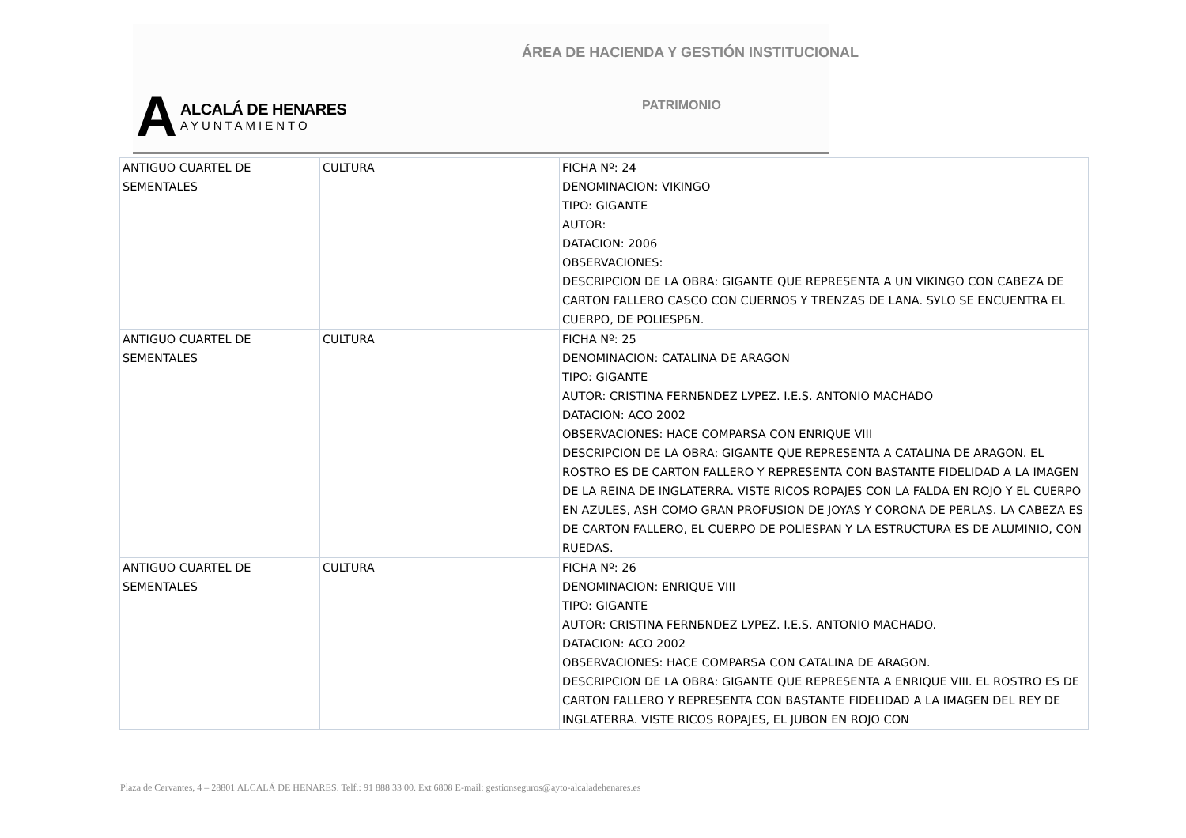ÁREA DE HACIENDA Y GESTIÓN INSTITUCIONAL
PATRIMONIO
A
ALCALÁ DE HENARES
AYUNTAMIENTO
| ANTIGUO CUARTEL DE SEMENTALES | CULTURA | FICHA Nº: 24 DENOMINACION: VIKINGO TIPO: GIGANTE AUTOR: DATACION: 2006 OBSERVACIONES: DESCRIPCION DE LA OBRA: GIGANTE QUE REPRESENTA A UN VIKINGO CON CABEZA DE CARTON FALLERO CASCO CON CUERNOS Y TRENZAS DE LANA. SУLO SE ENCUENTRA EL CUERPO, DE POLIESPБN. |
| ANTIGUO CUARTEL DE SEMENTALES | CULTURA | FICHA Nº: 25 DENOMINACION: CATALINA DE ARAGON TIPO: GIGANTE AUTOR: CRISTINA FERNБNDEZ LУPEZ. I.E.S. ANTONIO MACHADO DATACION: ACO 2002 OBSERVACIONES: HACE COMPARSA CON ENRIQUE VIII DESCRIPCION DE LA OBRA: GIGANTE QUE REPRESENTA A CATALINA DE ARAGON. EL ROSTRO ES DE CARTON FALLERO Y REPRESENTA CON BASTANTE FIDELIDAD A LA IMAGEN DE LA REINA DE INGLATERRA. VISTE RICOS ROPAJES CON LA FALDA EN ROJO Y EL CUERPO EN AZULES, ASH COMO GRAN PROFUSION DE JOYAS Y CORONA DE PERLAS. LA CABEZA ES DE CARTON FALLERO, EL CUERPO DE POLIESPAN Y LA ESTRUCTURA ES DE ALUMINIO, CON RUEDAS. |
| ANTIGUO CUARTEL DE SEMENTALES | CULTURA | FICHA Nº: 26 DENOMINACION: ENRIQUE VIII TIPO: GIGANTE AUTOR: CRISTINA FERNБNDEZ LУPEZ. I.E.S. ANTONIO MACHADO. DATACION: ACO 2002 OBSERVACIONES: HACE COMPARSA CON CATALINA DE ARAGON. DESCRIPCION DE LA OBRA: GIGANTE QUE REPRESENTA A ENRIQUE VIII. EL ROSTRO ES DE CARTON FALLERO Y REPRESENTA CON BASTANTE FIDELIDAD A LA IMAGEN DEL REY DE INGLATERRA. VISTE RICOS ROPAJES, EL JUBON EN ROJO CON |
Plaza de Cervantes, 4 – 28801 ALCALÁ DE HENARES. Telf.: 91 888 33 00. Ext 6808 E-mail: gestionseguros@ayto-alcaladehenares.es